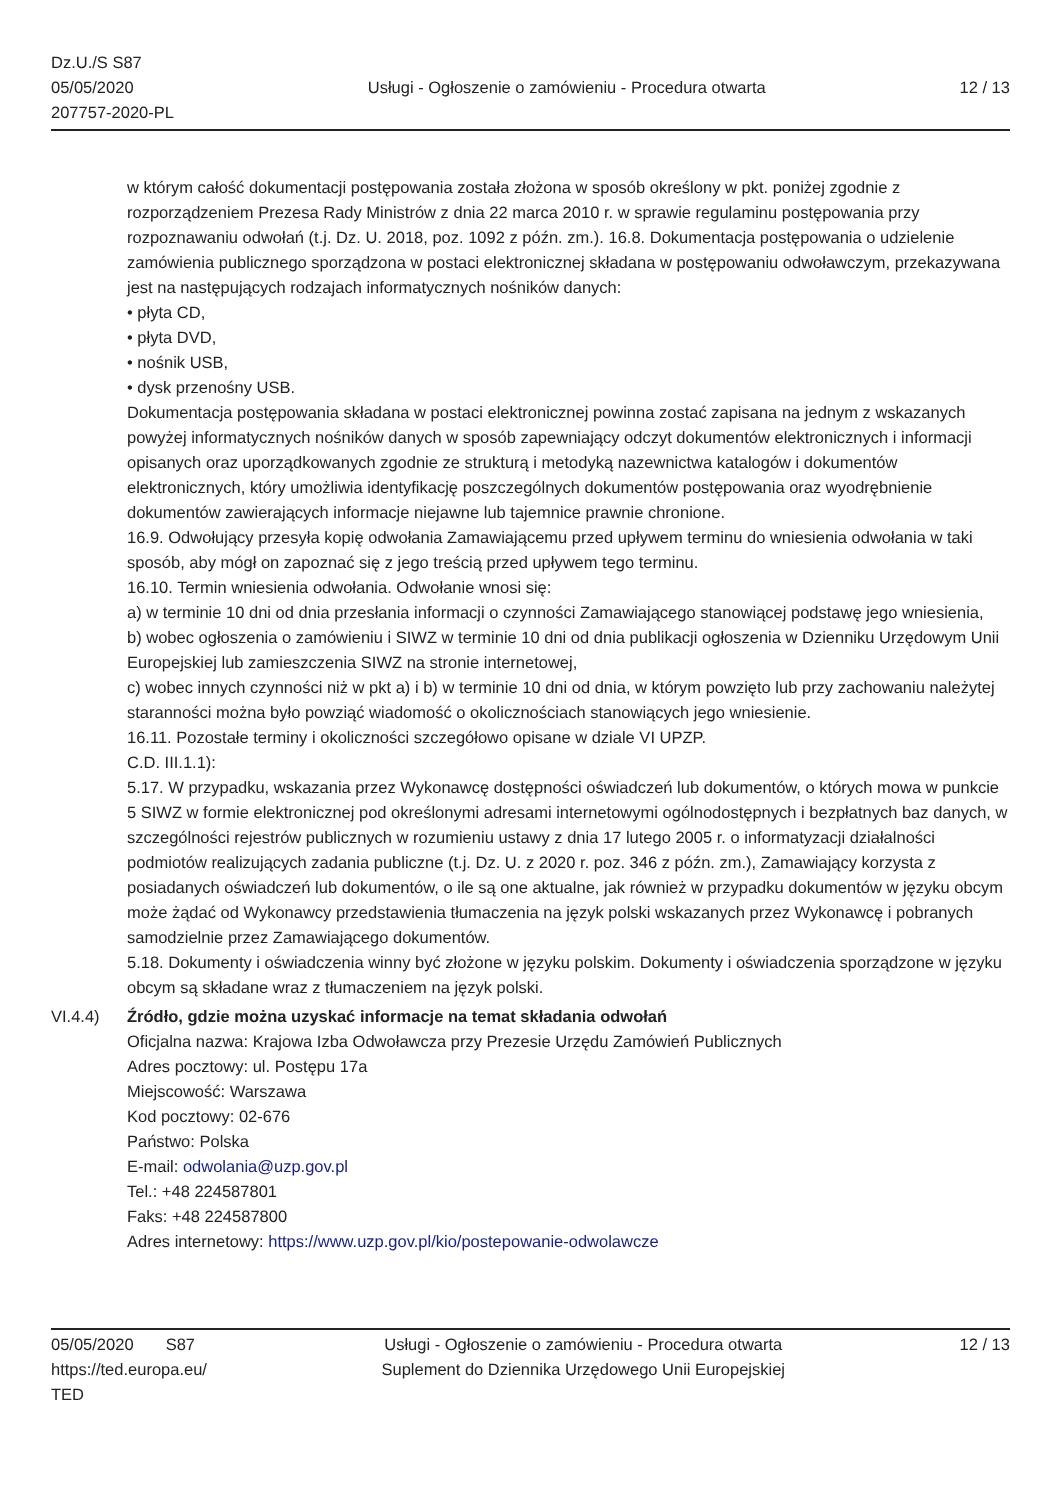Dz.U./S S87
05/05/2020
207757-2020-PL
Usługi - Ogłoszenie o zamówieniu - Procedura otwarta
12 / 13
w którym całość dokumentacji postępowania została złożona w sposób określony w pkt. poniżej zgodnie z rozporządzeniem Prezesa Rady Ministrów z dnia 22 marca 2010 r. w sprawie regulaminu postępowania przy rozpoznawaniu odwołań (t.j. Dz. U. 2018, poz. 1092 z późn. zm.). 16.8. Dokumentacja postępowania o udzielenie zamówienia publicznego sporządzona w postaci elektronicznej składana w postępowaniu odwoławczym, przekazywana jest na następujących rodzajach informatycznych nośników danych:
• płyta CD,
• płyta DVD,
• nośnik USB,
• dysk przenośny USB.
Dokumentacja postępowania składana w postaci elektronicznej powinna zostać zapisana na jednym z wskazanych powyżej informatycznych nośników danych w sposób zapewniający odczyt dokumentów elektronicznych i informacji opisanych oraz uporządkowanych zgodnie ze strukturą i metodyką nazewnictwa katalogów i dokumentów elektronicznych, który umożliwia identyfikację poszczególnych dokumentów postępowania oraz wyodrębnienie dokumentów zawierających informacje niejawne lub tajemnice prawnie chronione.
16.9. Odwołujący przesyła kopię odwołania Zamawiającemu przed upływem terminu do wniesienia odwołania w taki sposób, aby mógł on zapoznać się z jego treścią przed upływem tego terminu.
16.10. Termin wniesienia odwołania. Odwołanie wnosi się:
a) w terminie 10 dni od dnia przesłania informacji o czynności Zamawiającego stanowiącej podstawę jego wniesienia,
b) wobec ogłoszenia o zamówieniu i SIWZ w terminie 10 dni od dnia publikacji ogłoszenia w Dzienniku Urzędowym Unii Europejskiej lub zamieszczenia SIWZ na stronie internetowej,
c) wobec innych czynności niż w pkt a) i b) w terminie 10 dni od dnia, w którym powzięto lub przy zachowaniu należytej staranności można było powziąć wiadomość o okolicznościach stanowiących jego wniesienie.
16.11. Pozostałe terminy i okoliczności szczegółowo opisane w dziale VI UPZP.
C.D. III.1.1):
5.17. W przypadku, wskazania przez Wykonawcę dostępności oświadczeń lub dokumentów, o których mowa w punkcie 5 SIWZ w formie elektronicznej pod określonymi adresami internetowymi ogólnodostępnych i bezpłatnych baz danych, w szczególności rejestrów publicznych w rozumieniu ustawy z dnia 17 lutego 2005 r. o informatyzacji działalności podmiotów realizujących zadania publiczne (t.j. Dz. U. z 2020 r. poz. 346 z późn. zm.), Zamawiający korzysta z posiadanych oświadczeń lub dokumentów, o ile są one aktualne, jak również w przypadku dokumentów w języku obcym może żądać od Wykonawcy przedstawienia tłumaczenia na język polski wskazanych przez Wykonawcę i pobranych samodzielnie przez Zamawiającego dokumentów.
5.18. Dokumenty i oświadczenia winny być złożone w języku polskim. Dokumenty i oświadczenia sporządzone w języku obcym są składane wraz z tłumaczeniem na język polski.
VI.4.4) Źródło, gdzie można uzyskać informacje na temat składania odwołań
Oficjalna nazwa: Krajowa Izba Odwoławcza przy Prezesie Urzędu Zamówień Publicznych
Adres pocztowy: ul. Postępu 17a
Miejscowość: Warszawa
Kod pocztowy: 02-676
Państwo: Polska
E-mail: odwolania@uzp.gov.pl
Tel.: +48 224587801
Faks: +48 224587800
Adres internetowy: https://www.uzp.gov.pl/kio/postepowanie-odwolawcze
05/05/2020 S87
https://ted.europa.eu/
TED
Usługi - Ogłoszenie o zamówieniu - Procedura otwarta
Suplement do Dziennika Urzędowego Unii Europejskiej
12 / 13